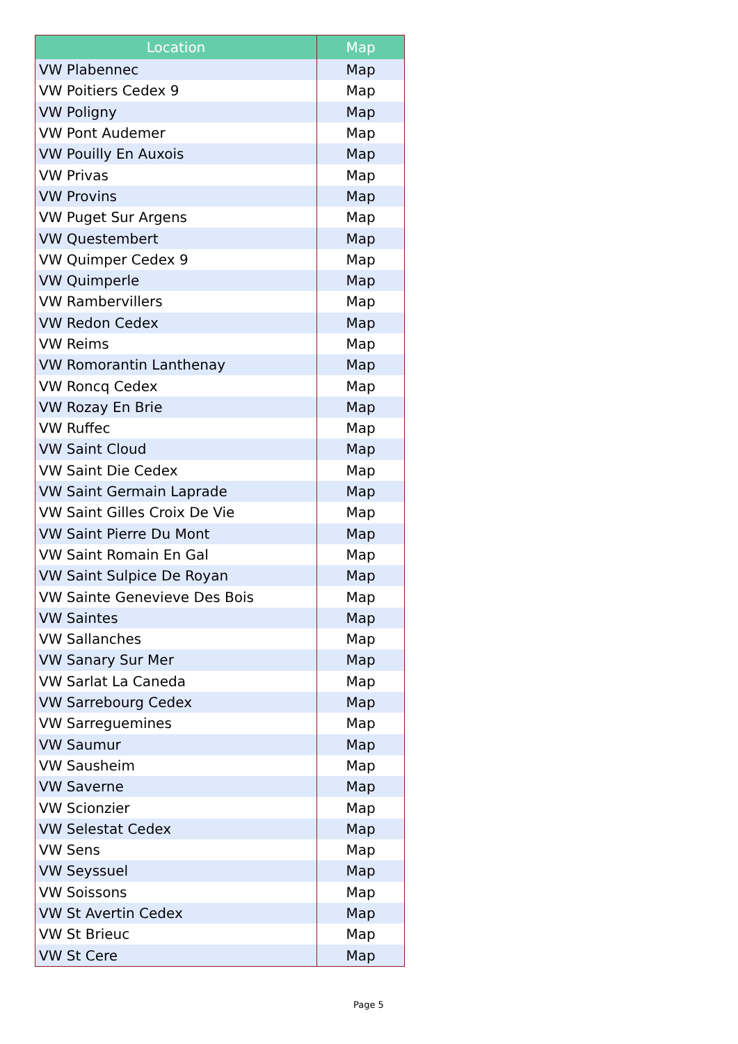| Location | Map |
| --- | --- |
| VW Plabennec | Map |
| VW Poitiers Cedex 9 | Map |
| VW Poligny | Map |
| VW Pont Audemer | Map |
| VW Pouilly En Auxois | Map |
| VW Privas | Map |
| VW Provins | Map |
| VW Puget Sur Argens | Map |
| VW Questembert | Map |
| VW Quimper Cedex 9 | Map |
| VW Quimperle | Map |
| VW Rambervillers | Map |
| VW Redon Cedex | Map |
| VW Reims | Map |
| VW Romorantin Lanthenay | Map |
| VW Roncq Cedex | Map |
| VW Rozay En Brie | Map |
| VW Ruffec | Map |
| VW Saint Cloud | Map |
| VW Saint Die Cedex | Map |
| VW Saint Germain Laprade | Map |
| VW Saint Gilles Croix De Vie | Map |
| VW Saint Pierre Du Mont | Map |
| VW Saint Romain En Gal | Map |
| VW Saint Sulpice De Royan | Map |
| VW Sainte Genevieve Des Bois | Map |
| VW Saintes | Map |
| VW Sallanches | Map |
| VW Sanary Sur Mer | Map |
| VW Sarlat La Caneda | Map |
| VW Sarrebourg Cedex | Map |
| VW Sarreguemines | Map |
| VW Saumur | Map |
| VW Sausheim | Map |
| VW Saverne | Map |
| VW Scionzier | Map |
| VW Selestat Cedex | Map |
| VW Sens | Map |
| VW Seyssuel | Map |
| VW Soissons | Map |
| VW St Avertin Cedex | Map |
| VW St Brieuc | Map |
| VW St Cere | Map |
Page 5